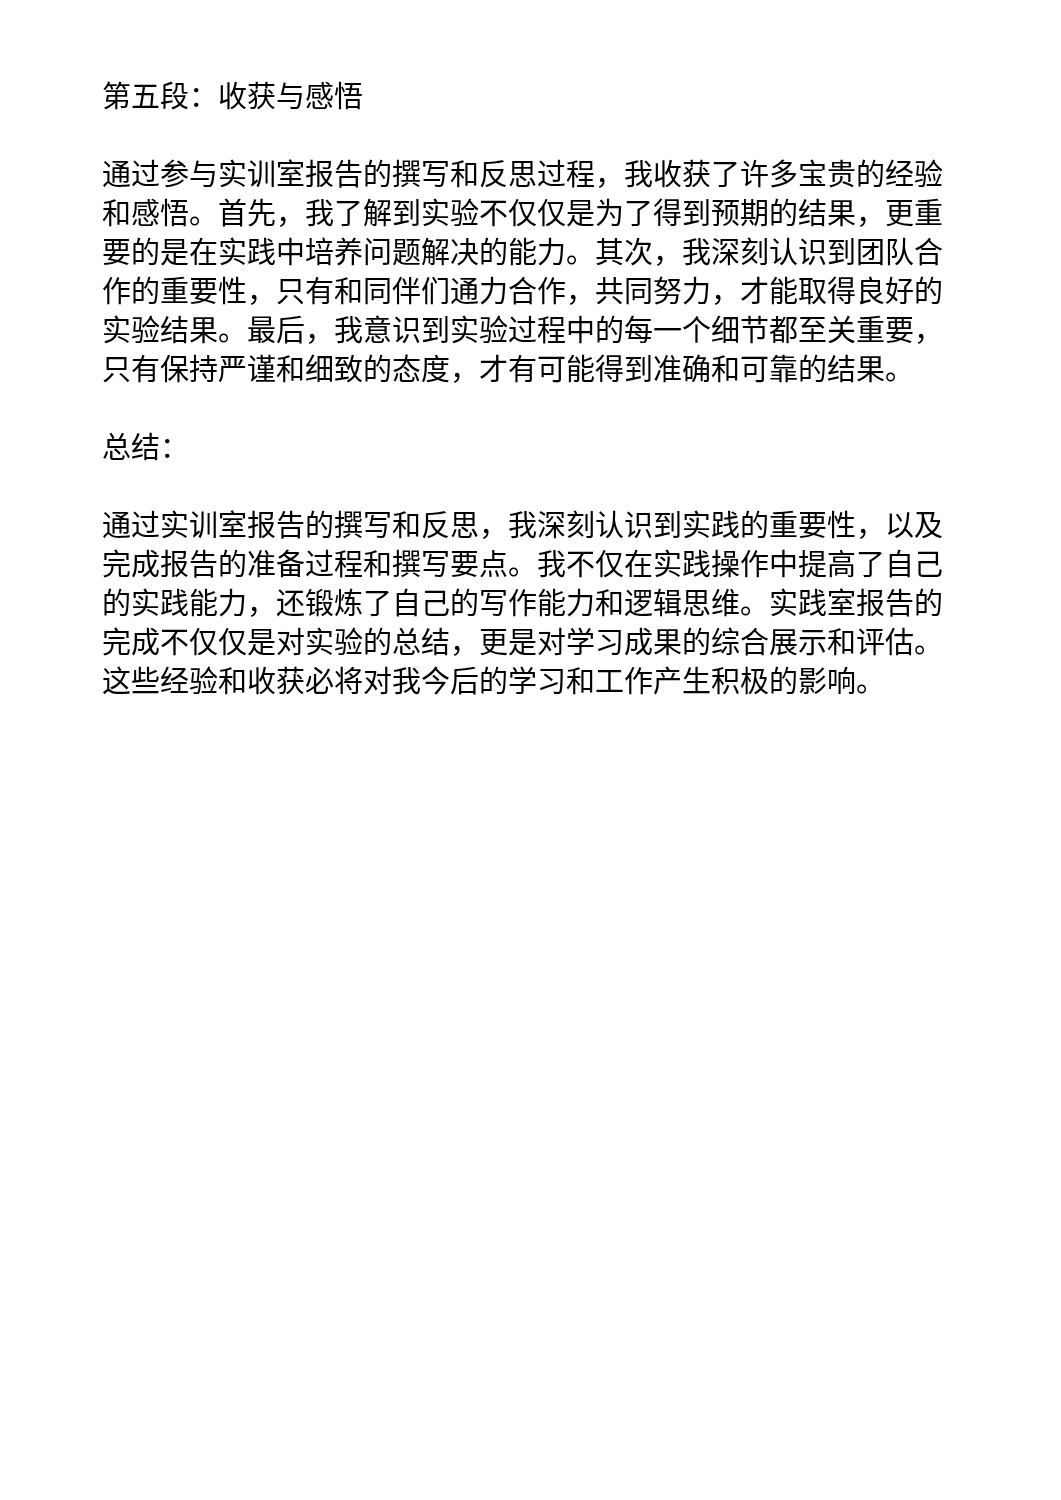第五段：收获与感悟
通过参与实训室报告的撰写和反思过程，我收获了许多宝贵的经验和感悟。首先，我了解到实验不仅仅是为了得到预期的结果，更重要的是在实践中培养问题解决的能力。其次，我深刻认识到团队合作的重要性，只有和同伴们通力合作，共同努力，才能取得良好的实验结果。最后，我意识到实验过程中的每一个细节都至关重要，只有保持严谨和细致的态度，才有可能得到准确和可靠的结果。
总结：
通过实训室报告的撰写和反思，我深刻认识到实践的重要性，以及完成报告的准备过程和撰写要点。我不仅在实践操作中提高了自己的实践能力，还锻炼了自己的写作能力和逻辑思维。实践室报告的完成不仅仅是对实验的总结，更是对学习成果的综合展示和评估。这些经验和收获必将对我今后的学习和工作产生积极的影响。